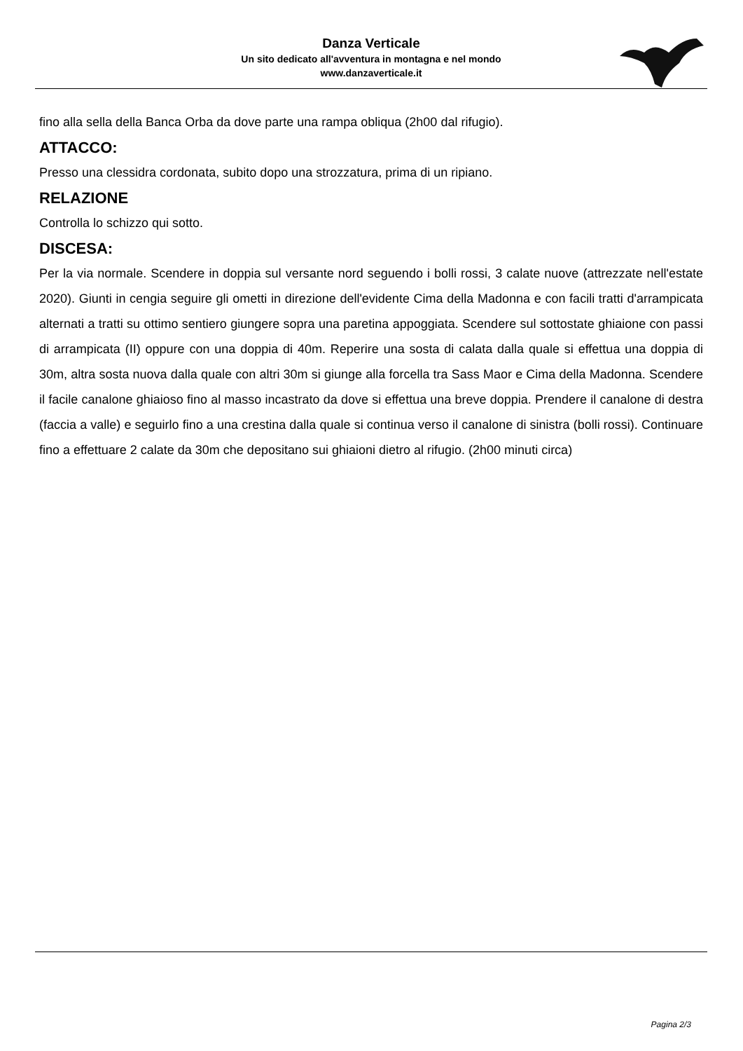Danza Verticale
Un sito dedicato all'avventura in montagna e nel mondo
www.danzaverticale.it
fino alla sella della Banca Orba da dove parte una rampa obliqua (2h00 dal rifugio).
ATTACCO:
Presso una clessidra cordonata, subito dopo una strozzatura, prima di un ripiano.
RELAZIONE
Controlla lo schizzo qui sotto.
DISCESA:
Per la via normale. Scendere in doppia sul versante nord seguendo i bolli rossi, 3 calate nuove (attrezzate nell'estate 2020). Giunti in cengia seguire gli ometti in direzione dell'evidente Cima della Madonna e con facili tratti d'arrampicata alternati a tratti su ottimo sentiero giungere sopra una paretina appoggiata. Scendere sul sottostate ghiaione con passi di arrampicata (II) oppure con una doppia di 40m. Reperire una sosta di calata dalla quale si effettua una doppia di 30m, altra sosta nuova dalla quale con altri 30m si giunge alla forcella tra Sass Maor e Cima della Madonna. Scendere il facile canalone ghiaioso fino al masso incastrato da dove si effettua una breve doppia. Prendere il canalone di destra (faccia a valle) e seguirlo fino a una crestina dalla quale si continua verso il canalone di sinistra (bolli rossi). Continuare fino a effettuare 2 calate da 30m che depositano sui ghiaioni dietro al rifugio. (2h00 minuti circa)
Pagina 2/3